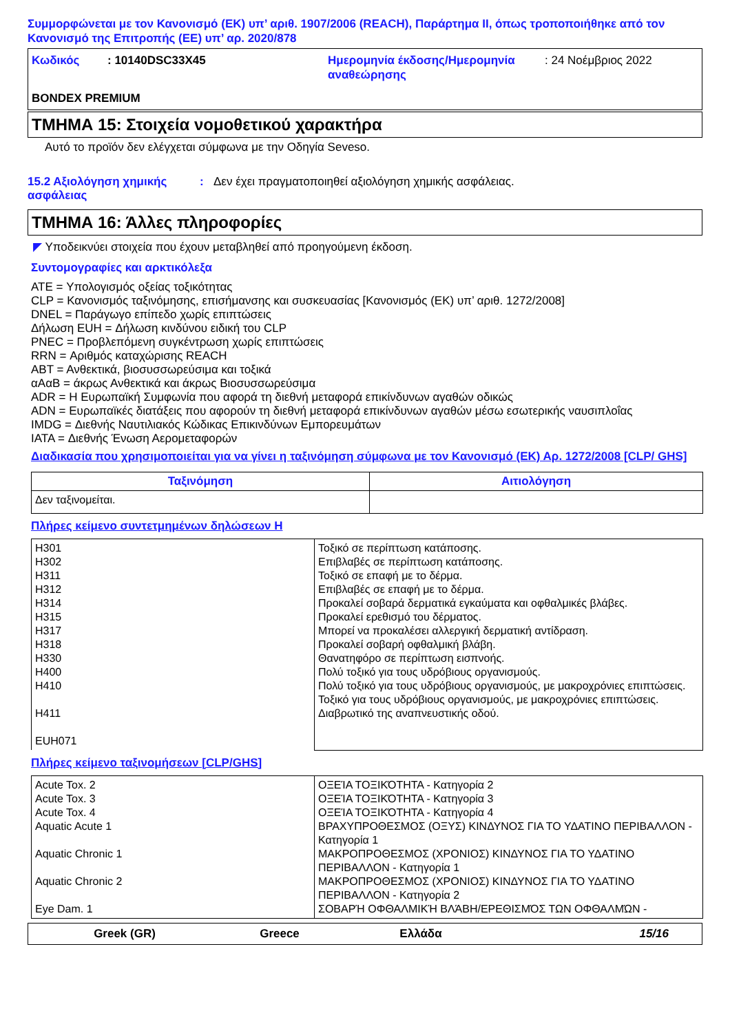Συμμορφώνεται με τον Κανονισμό (ΕΚ) υπ’ αριθ. 1907/2006 (REACH), Παράρτημα II, όπως τροποποιήθηκε από τον Κανονισμό της Επιτροπής (ΕΕ) υπ’ αρ. 2020/878
Κωδικός : 10140DSC33X45 Ημερομηνία έκδοσης/Ημερομηνία αναθεώρησης
: 24 Νοέμβριος 2022
BONDEX PREMIUM
ΤΜΗΜΑ 15: Στοιχεία νομοθετικού χαρακτήρα
Αυτό το προϊόν δεν ελέγχεται σύμφωνα με την Οδηγία Seveso.
15.2 Αξιολόγηση χημικής ασφάλειας
: Δεν έχει πραγματοποιηθεί αξιολόγηση χημικής ασφάλειας.
ΤΜΗΜΑ 16: Άλλες πληροφορίες
◤ Υποδεικνύει στοιχεία που έχουν μεταβληθεί από προηγούμενη έκδοση.
Συντομογραφίες και αρκτικόλεξα
ATE = Υπολογισμός οξείας τοξικότητας
CLP = Κανονισμός ταξινόμησης, επισήμανσης και συσκευασίας [Κανονισμός (ΕΚ) υπ’ αριθ. 1272/2008]
DNEL = Παράγωγο επίπεδο χωρίς επιπτώσεις
Δήλωση EUH = Δήλωση κινδύνου ειδική του CLP
PNEC = Προβλεπόμενη συγκέντρωση χωρίς επιπτώσεις
RRN = Αριθμός καταχώρισης REACH
ΑΒΤ = Ανθεκτικά, βιοσυσσωρεύσιμα και τοξικά
αΑαΒ = άκρως Ανθεκτικά και άκρως Βιοσυσσωρεύσιμα
ADR = Η Ευρωπαϊκή Συμφωνία που αφορά τη διεθνή μεταφορά επικίνδυνων αγαθών οδικώς
ADN = Ευρωπαϊκές διατάξεις που αφορούν τη διεθνή μεταφορά επικίνδυνων αγαθών μέσω εσωτερικής ναυσιπλοΐας
IMDG = Διεθνής Ναυτιλιακός Κώδικας Επικινδύνων Εμπορευμάτων
IATA = Διεθνής Ένωση Αερομεταφορών
Διαδικασία που χρησιμοποιείται για να γίνει η ταξινόμηση σύμφωνα με τον Κανονισμό (ΕΚ) Αρ. 1272/2008 [CLP/ GHS]
| Ταξινόμηση | Αιτιολόγηση |
| --- | --- |
| Δεν ταξινομείται. | |
Πλήρες κείμενο συντετμημένων δηλώσεων H
| H301 H302 H311 H312 H314 H315 H317 H318 H330 H400 H410 H411 EUH071 | Τοξικό σε περίπτωση κατάποσης. Επιβλαβές σε περίπτωση κατάποσης. Τοξικό σε επαφή με το δέρμα. Επιβλαβές σε επαφή με το δέρμα. Προκαλεί σοβαρά δερματικά εγκαύματα και οφθαλμικές βλάβες. Προκαλεί ερεθισμό του δέρματος. Μπορεί να προκαλέσει αλλεργική δερματική αντίδραση. Προκαλεί σοβαρή οφθαλμική βλάβη. Θανατηφόρο σε περίπτωση εισπνοής. Πολύ τοξικό για τους υδρόβιους οργανισμούς. Πολύ τοξικό για τους υδρόβιους οργανισμούς, με μακροχρόνιες επιπτώσεις. Τοξικό για τους υδρόβιους οργανισμούς, με μακροχρόνιες επιπτώσεις. Διαβρωτικό της αναπνευστικής οδού. |
Πλήρες κείμενο ταξινομήσεων [CLP/GHS]
| Acute Tox. 2 Acute Tox. 3 Acute Tox. 4 Aquatic Acute 1 Aquatic Chronic 1 Aquatic Chronic 2 Eye Dam. 1 | ΟΞΕΊΑ ΤΟΞΙΚΌΤΗΤΑ - Κατηγορία 2 ΟΞΕΊΑ ΤΟΞΙΚΌΤΗΤΑ - Κατηγορία 3 ΟΞΕΊΑ ΤΟΞΙΚΌΤΗΤΑ - Κατηγορία 4 ΒΡΑΧΥΠΡΟΘΕΣΜΟΣ (ΟΞΥΣ) ΚΙΝΔΥΝΟΣ ΓΙΑ ΤΟ ΥΔΑΤΙΝΟ ΠΕΡΙΒΑΛΛΟΝ - Κατηγορία 1 ΜΑΚΡΟΠΡΟΘΕΣΜΟΣ (ΧΡΟΝΙΟΣ) ΚΙΝΔΥΝΟΣ ΓΙΑ ΤΟ ΥΔΑΤΙΝΟ ΠΕΡΙΒΑΛΛΟΝ - Κατηγορία 1 ΜΑΚΡΟΠΡΟΘΕΣΜΟΣ (ΧΡΟΝΙΟΣ) ΚΙΝΔΥΝΟΣ ΓΙΑ ΤΟ ΥΔΑΤΙΝΟ ΠΕΡΙΒΑΛΛΟΝ - Κατηγορία 2 ΣΟΒΑΡΉ ΟΦΘΑΛΜΙΚΉ ΒΛΆΒΗ/ΕΡΕΘΙΣΜΌΣ ΤΩΝ ΟΦΘΑΛΜΏΝ - |
Greek (GR) Greece Ελλάδα 15/16